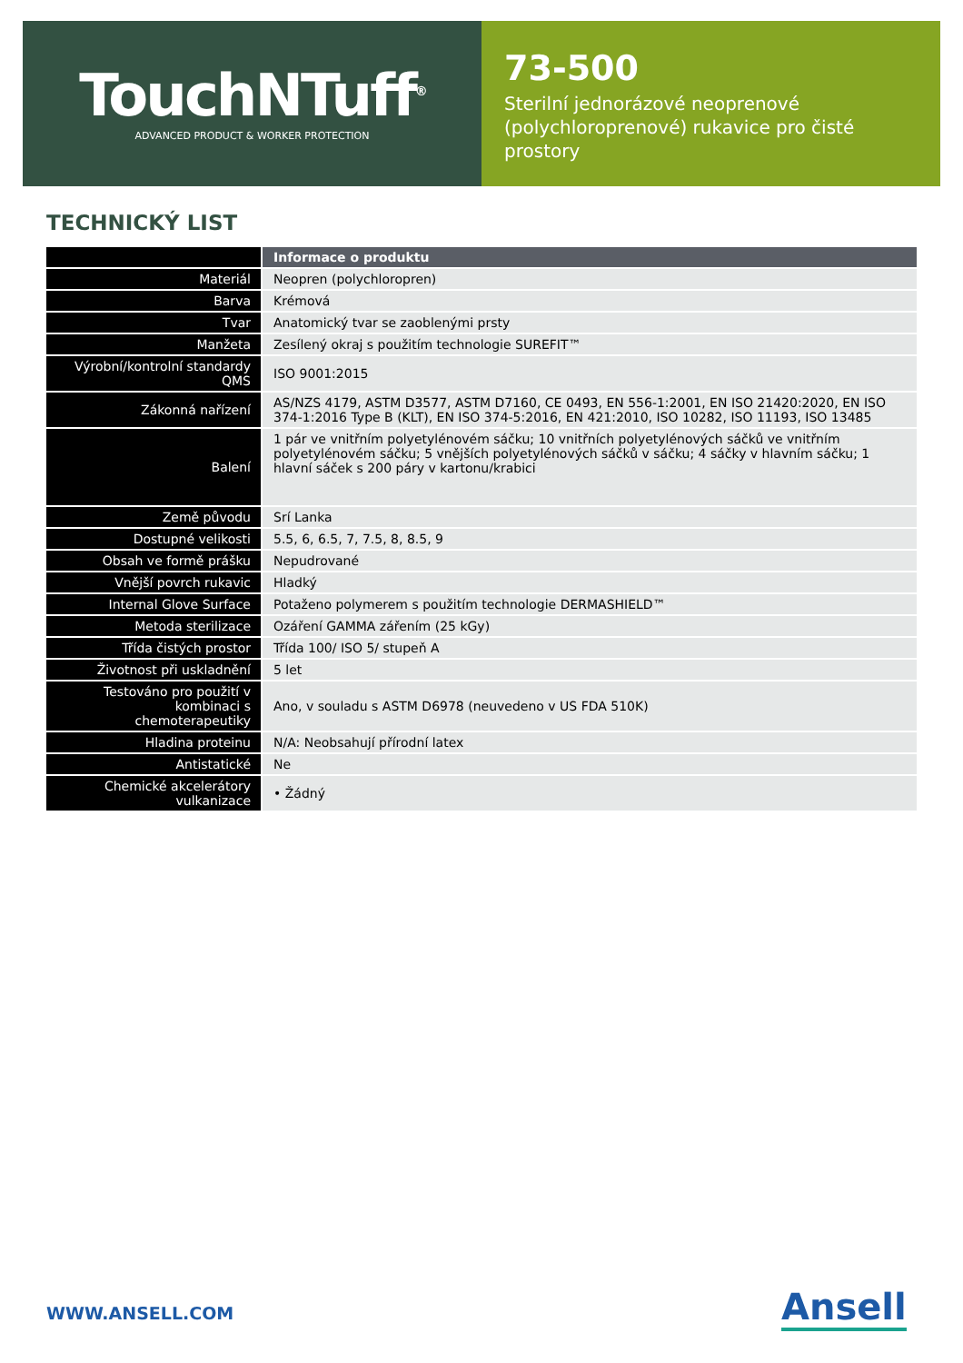TouchNTuff<sup>®</sup>
ADVANCED PRODUCT & WORKER PROTECTION
73-500
Sterilní jednorázové neoprenové (polychloroprenové) rukavice pro čisté prostory
TECHNICKÝ LIST
| | Informace o produktu |
| --- | --- |
| Materiál | Neopren (polychloropren) |
| Barva | Krémová |
| Tvar | Anatomický tvar se zaoblenými prsty |
| Manžeta | Zesílený okraj s použitím technologie SUREFIT™ |
| Výrobní/kontrolní standardy QMS | ISO 9001:2015 |
| Zákonná nařízení | AS/NZS 4179, ASTM D3577, ASTM D7160, CE 0493, EN 556-1:2001, EN ISO 21420:2020, EN ISO 374-1:2016 Type B (KLT), EN ISO 374-5:2016, EN 421:2010, ISO 10282, ISO 11193, ISO 13485 |
| Balení | 1 pár ve vnitřním polyetylénovém sáčku; 10 vnitřních polyetylénových sáčků ve vnitřním polyetylénovém sáčku; 5 vnějších polyetylénových sáčků v sáčku; 4 sáčky v hlavním sáčku; 1 hlavní sáček s 200 páry v kartonu/krabici |
| Země původu | Srí Lanka |
| Dostupné velikosti | 5.5, 6, 6.5, 7, 7.5, 8, 8.5, 9 |
| Obsah ve formě prášku | Nepudrované |
| Vnější povrch rukavic | Hladký |
| Internal Glove Surface | Potaženo polymerem s použitím technologie DERMASHIELD™ |
| Metoda sterilizace | Ozáření GAMMA zářením (25 kGy) |
| Třída čistých prostor | Třída 100/ ISO 5/ stupeň A |
| Životnost při uskladnění | 5 let |
| Testováno pro použití v kombinaci s chemoterapeutiky | Ano, v souladu s ASTM D6978 (neuvedeno v US FDA 510K) |
| Hladina proteinu | N/A: Neobsahují přírodní latex |
| Antistatické | Ne |
| Chemické akcelerátory vulkanizace | • Žádný |
WWW.ANSELL.COM Ansell